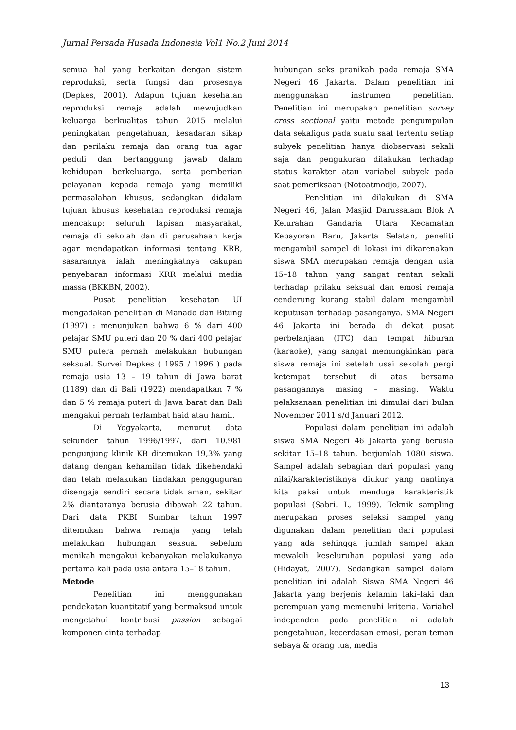Jurnal Persada Husada Indonesia Vol1 No.2 Juni 2014
semua hal yang berkaitan dengan sistem reproduksi, serta fungsi dan prosesnya (Depkes, 2001). Adapun tujuan kesehatan reproduksi remaja adalah mewujudkan keluarga berkualitas tahun 2015 melalui peningkatan pengetahuan, kesadaran sikap dan perilaku remaja dan orang tua agar peduli dan bertanggung jawab dalam kehidupan berkeluarga, serta pemberian pelayanan kepada remaja yang memiliki permasalahan khusus, sedangkan didalam tujuan khusus kesehatan reproduksi remaja mencakup: seluruh lapisan masyarakat, remaja di sekolah dan di perusahaan kerja agar mendapatkan informasi tentang KRR, sasarannya ialah meningkatnya cakupan penyebaran informasi KRR melalui media massa (BKKBN, 2002).
Pusat penelitian kesehatan UI mengadakan penelitian di Manado dan Bitung (1997) : menunjukan bahwa 6 % dari 400 pelajar SMU puteri dan 20 % dari 400 pelajar SMU putera pernah melakukan hubungan seksual. Survei Depkes ( 1995 / 1996 ) pada remaja usia 13 – 19 tahun di Jawa barat (1189) dan di Bali (1922) mendapatkan 7 % dan 5 % remaja puteri di Jawa barat dan Bali mengakui pernah terlambat haid atau hamil.
Di Yogyakarta, menurut data sekunder tahun 1996/1997, dari 10.981 pengunjung klinik KB ditemukan 19,3% yang datang dengan kehamilan tidak dikehendaki dan telah melakukan tindakan pengguguran disengaja sendiri secara tidak aman, sekitar 2% diantaranya berusia dibawah 22 tahun. Dari data PKBI Sumbar tahun 1997 ditemukan bahwa remaja yang telah melakukan hubungan seksual sebelum menikah mengakui kebanyakan melakukanya pertama kali pada usia antara 15–18 tahun.
Metode
Penelitian ini menggunakan pendekatan kuantitatif yang bermaksud untuk mengetahui kontribusi passion sebagai komponen cinta terhadap
hubungan seks pranikah pada remaja SMA Negeri 46 Jakarta. Dalam penelitian ini menggunakan instrumen penelitian. Penelitian ini merupakan penelitian survey cross sectional yaitu metode pengumpulan data sekaligus pada suatu saat tertentu setiap subyek penelitian hanya diobservasi sekali saja dan pengukuran dilakukan terhadap status karakter atau variabel subyek pada saat pemeriksaan (Notoatmodjo, 2007).
Penelitian ini dilakukan di SMA Negeri 46, Jalan Masjid Darussalam Blok A Kelurahan Gandaria Utara Kecamatan Kebayoran Baru, Jakarta Selatan, peneliti mengambil sampel di lokasi ini dikarenakan siswa SMA merupakan remaja dengan usia 15–18 tahun yang sangat rentan sekali terhadap prilaku seksual dan emosi remaja cenderung kurang stabil dalam mengambil keputusan terhadap pasanganya. SMA Negeri 46 Jakarta ini berada di dekat pusat perbelanjaan (ITC) dan tempat hiburan (karaoke), yang sangat memungkinkan para siswa remaja ini setelah usai sekolah pergi ketempat tersebut di atas bersama pasangannya masing – masing. Waktu pelaksanaan penelitian ini dimulai dari bulan November 2011 s/d Januari 2012.
Populasi dalam penelitian ini adalah siswa SMA Negeri 46 Jakarta yang berusia sekitar 15–18 tahun, berjumlah 1080 siswa. Sampel adalah sebagian dari populasi yang nilai/karakteristiknya diukur yang nantinya kita pakai untuk menduga karakteristik populasi (Sabri. L, 1999). Teknik sampling merupakan proses seleksi sampel yang digunakan dalam penelitian dari populasi yang ada sehingga jumlah sampel akan mewakili keseluruhan populasi yang ada (Hidayat, 2007). Sedangkan sampel dalam penelitian ini adalah Siswa SMA Negeri 46 Jakarta yang berjenis kelamin laki–laki dan perempuan yang memenuhi kriteria. Variabel independen pada penelitian ini adalah pengetahuan, kecerdasan emosi, peran teman sebaya & orang tua, media
13